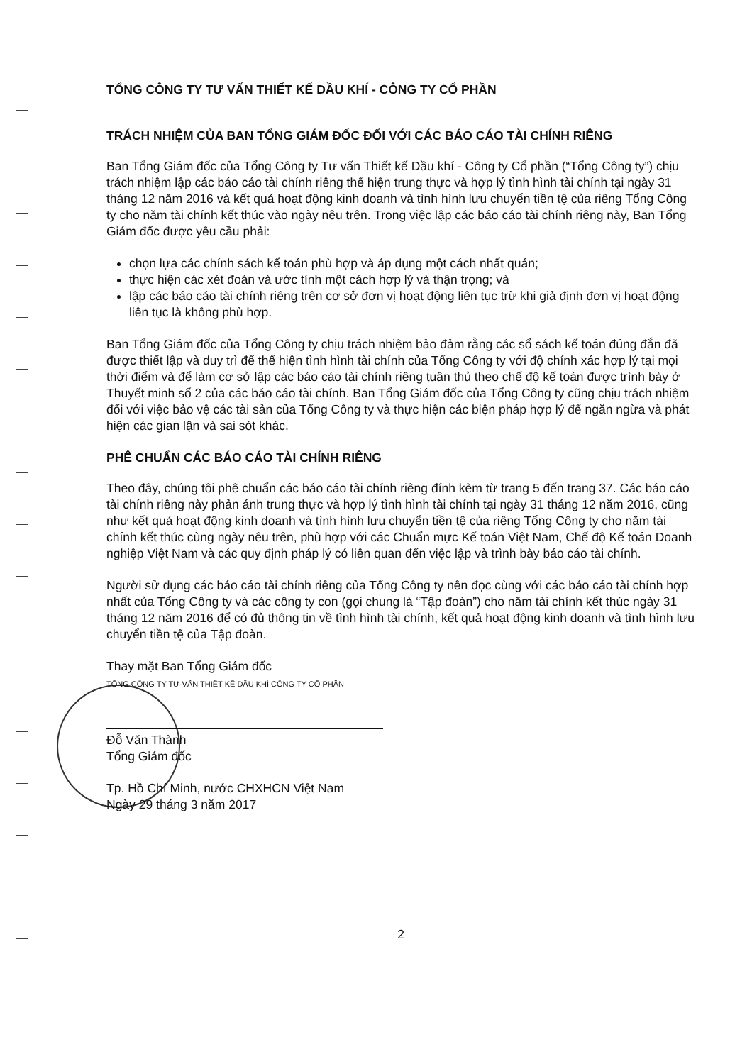TỔNG CÔNG TY TƯ VẤN THIẾT KẾ DẦU KHÍ - CÔNG TY CỔ PHẦN
TRÁCH NHIỆM CỦA BAN TỔNG GIÁM ĐỐC ĐỐI VỚI CÁC BÁO CÁO TÀI CHÍNH RIÊNG
Ban Tổng Giám đốc của Tổng Công ty Tư vấn Thiết kế Dầu khí - Công ty Cổ phần (“Tổng Công ty”) chịu trách nhiệm lập các báo cáo tài chính riêng thể hiện trung thực và hợp lý tình hình tài chính tại ngày 31 tháng 12 năm 2016 và kết quả hoạt động kinh doanh và tình hình lưu chuyển tiền tệ của riêng Tổng Công ty cho năm tài chính kết thúc vào ngày nêu trên. Trong việc lập các báo cáo tài chính riêng này, Ban Tổng Giám đốc được yêu cầu phải:
chọn lựa các chính sách kế toán phù hợp và áp dụng một cách nhất quán;
thực hiện các xét đoán và ước tính một cách hợp lý và thận trọng; và
lập các báo cáo tài chính riêng trên cơ sở đơn vị hoạt động liên tục trừ khi giả định đơn vị hoạt động liên tục là không phù hợp.
Ban Tổng Giám đốc của Tổng Công ty chịu trách nhiệm bảo đảm rằng các sổ sách kế toán đúng đắn đã được thiết lập và duy trì để thể hiện tình hình tài chính của Tổng Công ty với độ chính xác hợp lý tại mọi thời điểm và để làm cơ sở lập các báo cáo tài chính riêng tuân thủ theo chế độ kế toán được trình bày ở Thuyết minh số 2 của các báo cáo tài chính. Ban Tổng Giám đốc của Tổng Công ty cũng chịu trách nhiệm đối với việc bảo vệ các tài sản của Tổng Công ty và thực hiện các biện pháp hợp lý để ngăn ngừa và phát hiện các gian lận và sai sót khác.
PHÊ CHUẨN CÁC BÁO CÁO TÀI CHÍNH RIÊNG
Theo đây, chúng tôi phê chuẩn các báo cáo tài chính riêng đính kèm từ trang 5 đến trang 37. Các báo cáo tài chính riêng này phản ánh trung thực và hợp lý tình hình tài chính tại ngày 31 tháng 12 năm 2016, cũng như kết quả hoạt động kinh doanh và tình hình lưu chuyển tiền tệ của riêng Tổng Công ty cho năm tài chính kết thúc cùng ngày nêu trên, phù hợp với các Chuẩn mực Kế toán Việt Nam, Chế độ Kế toán Doanh nghiệp Việt Nam và các quy định pháp lý có liên quan đến việc lập và trình bày báo cáo tài chính.
Người sử dụng các báo cáo tài chính riêng của Tổng Công ty nên đọc cùng với các báo cáo tài chính hợp nhất của Tổng Công ty và các công ty con (gọi chung là “Tập đoàn”) cho năm tài chính kết thúc ngày 31 tháng 12 năm 2016 để có đủ thông tin về tình hình tài chính, kết quả hoạt động kinh doanh và tình hình lưu chuyển tiền tệ của Tập đoàn.
Thay mặt Ban Tổng Giám đốc
TỔNG CÔNG TY TƯ VẤN THIẾT KẾ DẦU KHÍ CÔNG TY CỔ PHẦN
Đỗ Văn Thành
Tổng Giám đốc
Tp. Hồ Chí Minh, nước CHXHCN Việt Nam
Ngày 29 tháng 3 năm 2017
2